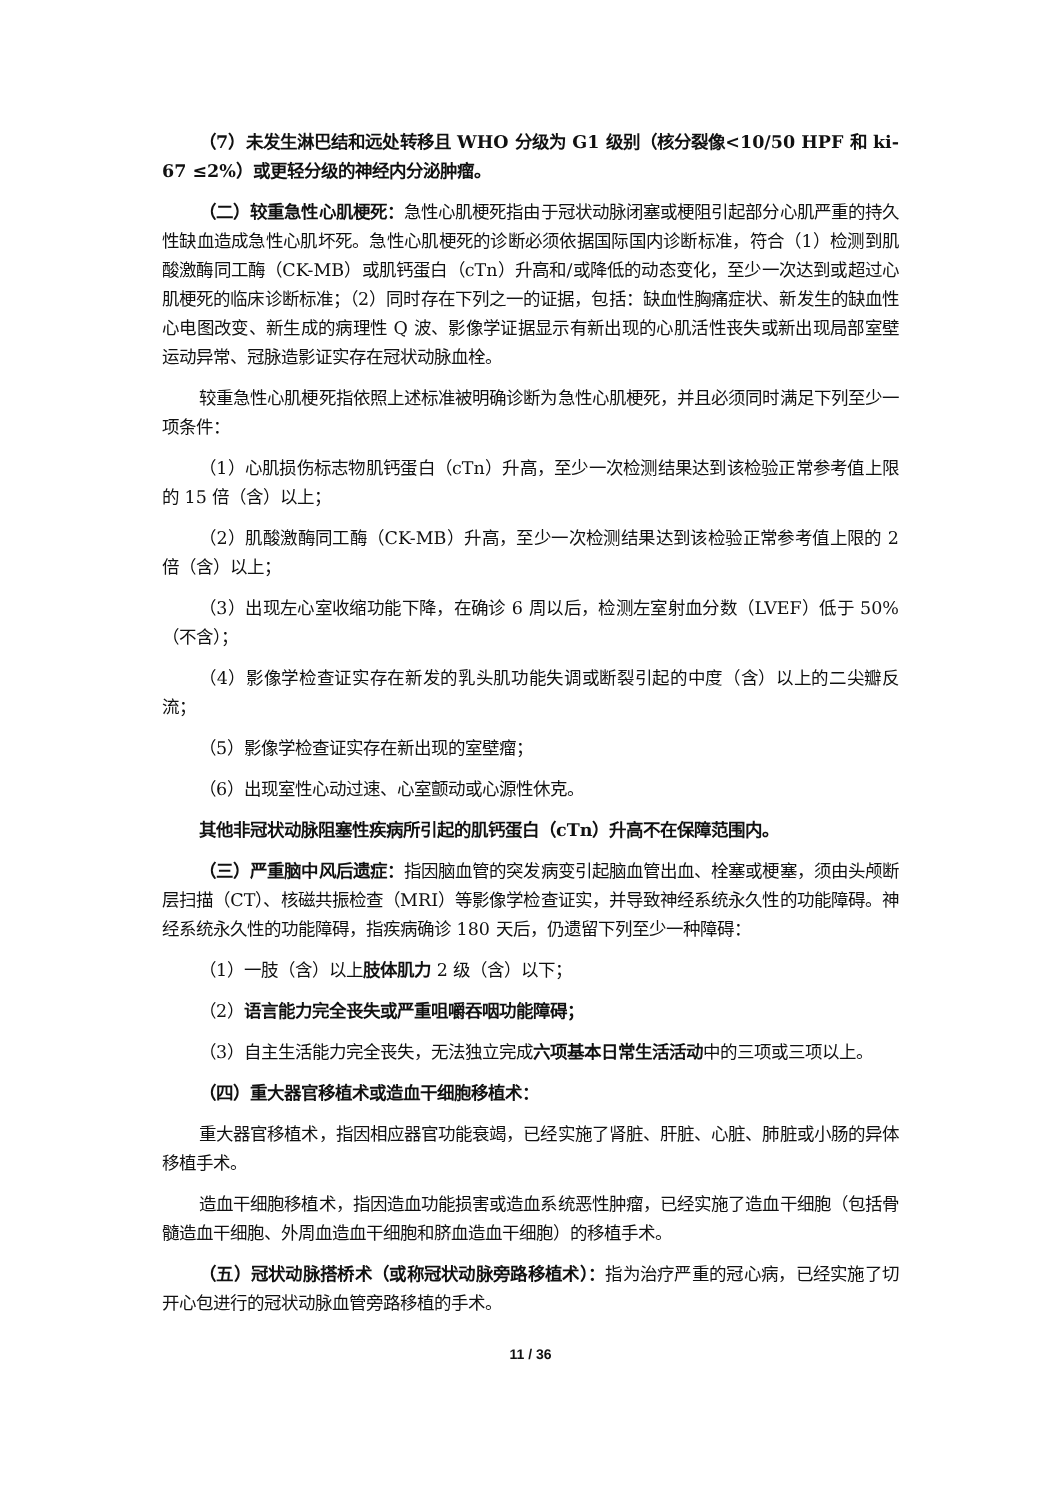（7）未发生淋巴结和远处转移且 WHO 分级为 G1 级别（核分裂像<10/50 HPF 和 ki-67 ≤2%）或更轻分级的神经内分泌肿瘤。
（二）较重急性心肌梗死：急性心肌梗死指由于冠状动脉闭塞或梗阻引起部分心肌严重的持久性缺血造成急性心肌坏死。急性心肌梗死的诊断必须依据国际国内诊断标准，符合（1）检测到肌酸激酶同工酶（CK-MB）或肌钙蛋白（cTn）升高和/或降低的动态变化，至少一次达到或超过心肌梗死的临床诊断标准；（2）同时存在下列之一的证据，包括：缺血性胸痛症状、新发生的缺血性心电图改变、新生成的病理性 Q 波、影像学证据显示有新出现的心肌活性丧失或新出现局部室壁运动异常、冠脉造影证实存在冠状动脉血栓。
较重急性心肌梗死指依照上述标准被明确诊断为急性心肌梗死，并且必须同时满足下列至少一项条件：
（1）心肌损伤标志物肌钙蛋白（cTn）升高，至少一次检测结果达到该检验正常参考值上限的 15 倍（含）以上；
（2）肌酸激酶同工酶（CK-MB）升高，至少一次检测结果达到该检验正常参考值上限的 2 倍（含）以上；
（3）出现左心室收缩功能下降，在确诊 6 周以后，检测左室射血分数（LVEF）低于 50%（不含）；
（4）影像学检查证实存在新发的乳头肌功能失调或断裂引起的中度（含）以上的二尖瓣反流；
（5）影像学检查证实存在新出现的室壁瘤；
（6）出现室性心动过速、心室颤动或心源性休克。
其他非冠状动脉阻塞性疾病所引起的肌钙蛋白（cTn）升高不在保障范围内。
（三）严重脑中风后遗症：指因脑血管的突发病变引起脑血管出血、栓塞或梗塞，须由头颅断层扫描（CT）、核磁共振检查（MRI）等影像学检查证实，并导致神经系统永久性的功能障碍。神经系统永久性的功能障碍，指疾病确诊 180 天后，仍遗留下列至少一种障碍：
（1）一肢（含）以上肢体肌力 2 级（含）以下；
（2）语言能力完全丧失或严重咀嚼吞咽功能障碍；
（3）自主生活能力完全丧失，无法独立完成六项基本日常生活活动中的三项或三项以上。
（四）重大器官移植术或造血干细胞移植术：
重大器官移植术，指因相应器官功能衰竭，已经实施了肾脏、肝脏、心脏、肺脏或小肠的异体移植手术。
造血干细胞移植术，指因造血功能损害或造血系统恶性肿瘤，已经实施了造血干细胞（包括骨髓造血干细胞、外周血造血干细胞和脐血造血干细胞）的移植手术。
（五）冠状动脉搭桥术（或称冠状动脉旁路移植术）：指为治疗严重的冠心病，已经实施了切开心包进行的冠状动脉血管旁路移植的手术。
11 / 36